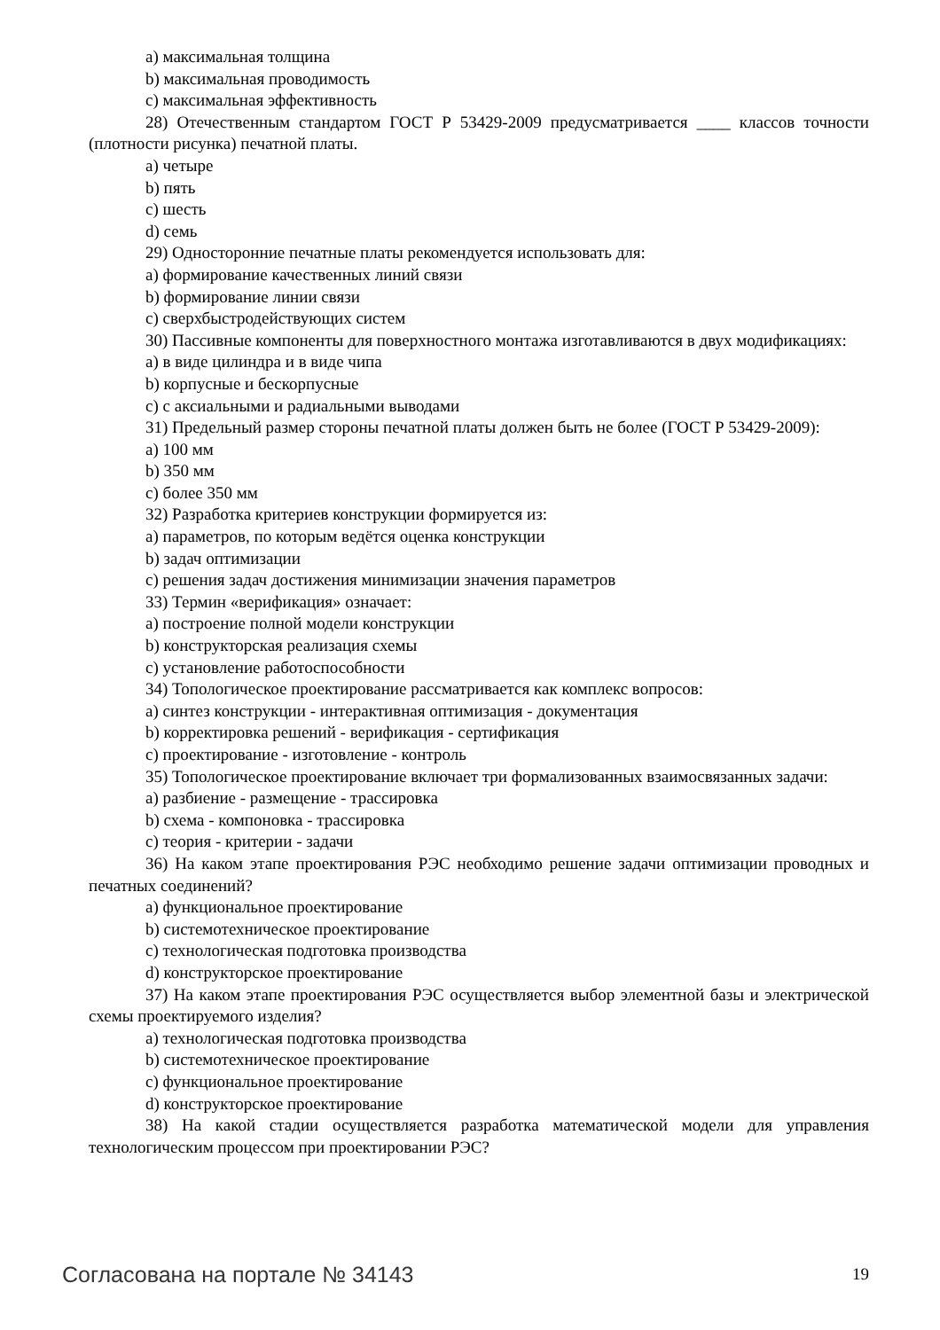a) максимальная толщина
b) максимальная проводимость
c) максимальная эффективность
28) Отечественным стандартом ГОСТ Р 53429-2009 предусматривается ____ классов точности (плотности рисунка) печатной платы.
a) четыре
b) пять
c) шесть
d) семь
29) Односторонние печатные платы рекомендуется использовать для:
a) формирование качественных линий связи
b) формирование линии связи
c) сверхбыстродействующих систем
30) Пассивные компоненты для поверхностного монтажа изготавливаются в двух модификациях:
a) в виде цилиндра и в виде чипа
b) корпусные и бескорпусные
c) с аксиальными и радиальными выводами
31) Предельный размер стороны печатной платы должен быть не более (ГОСТ Р 53429-2009):
a) 100 мм
b) 350 мм
c) более 350 мм
32) Разработка критериев конструкции формируется из:
a) параметров, по которым ведётся оценка конструкции
b) задач оптимизации
c) решения задач достижения минимизации значения параметров
33) Термин «верификация» означает:
a) построение полной модели конструкции
b) конструкторская реализация схемы
c) установление работоспособности
34) Топологическое проектирование рассматривается как комплекс вопросов:
a) синтез конструкции - интерактивная оптимизация - документация
b) корректировка решений - верификация - сертификация
c) проектирование - изготовление - контроль
35) Топологическое проектирование включает три формализованных взаимосвязанных задачи:
a) разбиение - размещение - трассировка
b) схема - компоновка - трассировка
c) теория - критерии - задачи
36) На каком этапе проектирования РЭС необходимо решение задачи оптимизации проводных и печатных соединений?
a) функциональное проектирование
b) системотехническое проектирование
c) технологическая подготовка производства
d) конструкторское проектирование
37) На каком этапе проектирования РЭС осуществляется выбор элементной базы и электрической схемы проектируемого изделия?
a) технологическая подготовка производства
b) системотехническое проектирование
c) функциональное проектирование
d) конструкторское проектирование
38) На какой стадии осуществляется разработка математической модели для управления технологическим процессом при проектировании РЭС?
Согласована на портале № 34143 19